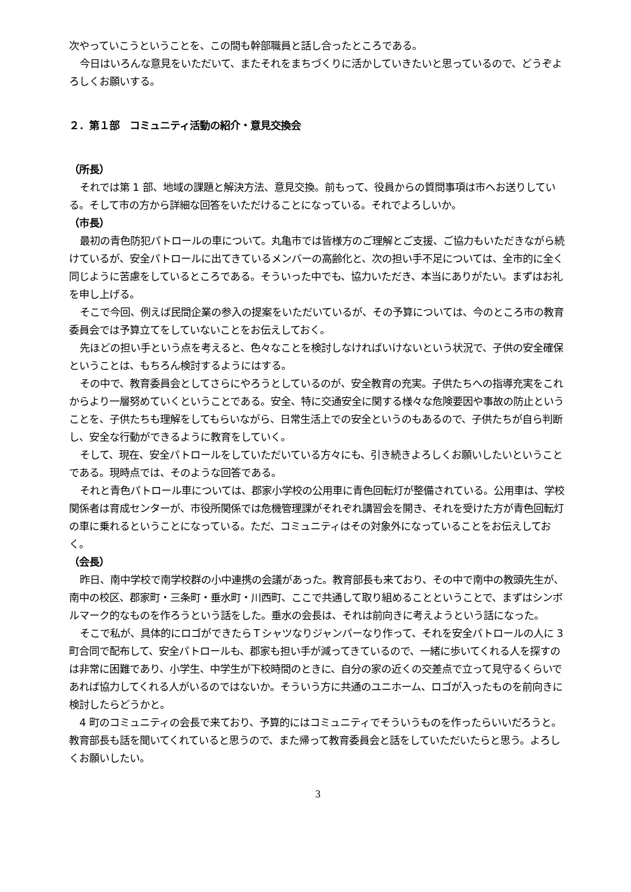次やっていこうということを、この間も幹部職員と話し合ったところである。
今日はいろんな意見をいただいて、またそれをまちづくりに活かしていきたいと思っているので、どうぞよろしくお願いする。
２．第１部　コミュニティ活動の紹介・意見交換会
（所長）
それでは第 1 部、地域の課題と解決方法、意見交換。前もって、役員からの質問事項は市へお送りしている。そして市の方から詳細な回答をいただけることになっている。それでよろしいか。
（市長）
最初の青色防犯パトロールの車について。丸亀市では皆様方のご理解とご支援、ご協力もいただきながら続けているが、安全パトロールに出てきているメンバーの高齢化と、次の担い手不足については、全市的に全く同じように苦慮をしているところである。そういった中でも、協力いただき、本当にありがたい。まずはお礼を申し上げる。
そこで今回、例えば民間企業の参入の提案をいただいているが、その予算については、今のところ市の教育委員会では予算立てをしていないことをお伝えしておく。
先ほどの担い手という点を考えると、色々なことを検討しなければいけないという状況で、子供の安全確保ということは、もちろん検討するようにはする。
その中で、教育委員会としてさらにやろうとしているのが、安全教育の充実。子供たちへの指導充実をこれからより一層努めていくということである。安全、特に交通安全に関する様々な危険要因や事故の防止ということを、子供たちも理解をしてもらいながら、日常生活上での安全というのもあるので、子供たちが自ら判断し、安全な行動ができるように教育をしていく。
そして、現在、安全パトロールをしていただいている方々にも、引き続きよろしくお願いしたいということである。現時点では、そのような回答である。
それと青色パトロール車については、郡家小学校の公用車に青色回転灯が整備されている。公用車は、学校関係者は育成センターが、市役所関係では危機管理課がそれぞれ講習会を開き、それを受けた方が青色回転灯の車に乗れるということになっている。ただ、コミュニティはその対象外になっていることをお伝えしておく。
（会長）
昨日、南中学校で南学校群の小中連携の会議があった。教育部長も来ており、その中で南中の教頭先生が、南中の校区、郡家町・三条町・垂水町・川西町、ここで共通して取り組めることということで、まずはシンボルマーク的なものを作ろうという話をした。垂水の会長は、それは前向きに考えようという話になった。
そこで私が、具体的にロゴができたらＴシャツなりジャンパーなり作って、それを安全パトロールの人に 3 町合同で配布して、安全パトロールも、郡家も担い手が減ってきているので、一緒に歩いてくれる人を探すのは非常に困難であり、小学生、中学生が下校時間のときに、自分の家の近くの交差点で立って見守るくらいであれば協力してくれる人がいるのではないか。そういう方に共通のユニホーム、ロゴが入ったものを前向きに検討したらどうかと。
4 町のコミュニティの会長で来ており、予算的にはコミュニティでそういうものを作ったらいいだろうと。教育部長も話を聞いてくれていると思うので、また帰って教育委員会と話をしていただいたらと思う。よろしくお願いしたい。
3